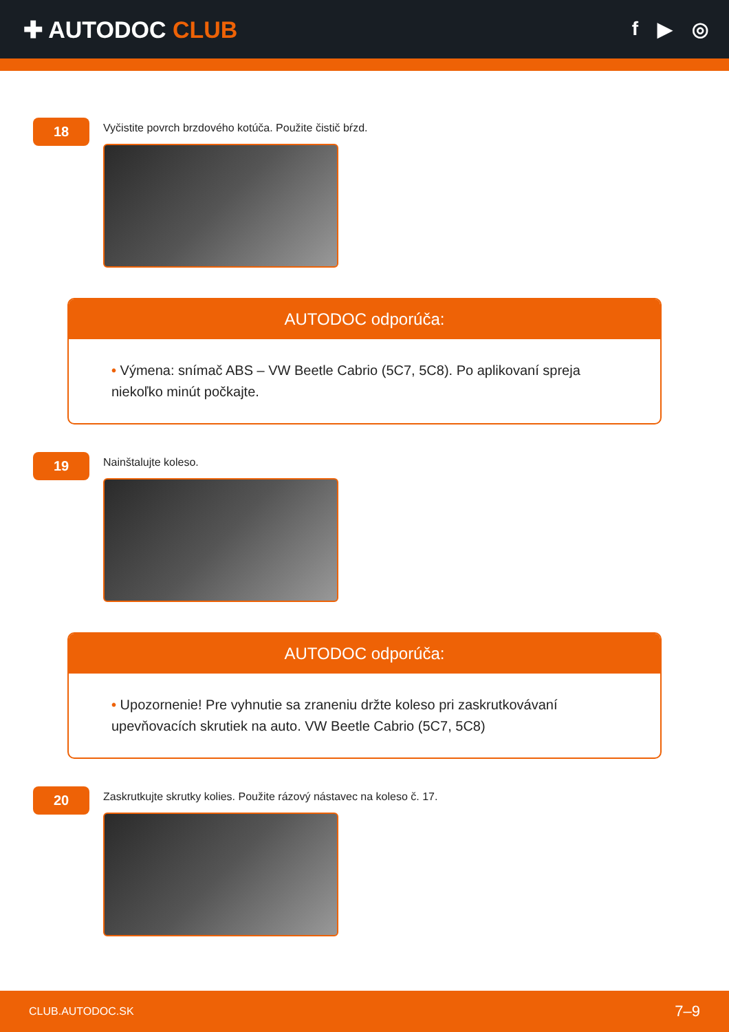✚ AUTODOC CLUB
f ▶ ◎
18
Vyčistite povrch brzdového kotúča. Použite čistič bŕzd.
AUTODOC odporúča:
• Výmena: snímač ABS – VW Beetle Cabrio (5C7, 5C8). Po aplikovaní spreja niekoľko minút počkajte.
19
Nainštalujte koleso.
AUTODOC odporúča:
• Upozornenie! Pre vyhnutie sa zraneniu držte koleso pri zaskrutkovávaní upevňovacích skrutiek na auto. VW Beetle Cabrio (5C7, 5C8)
20
Zaskrutkujte skrutky kolies. Použite rázový nástavec na koleso č. 17.
CLUB.AUTODOC.SK 7–9